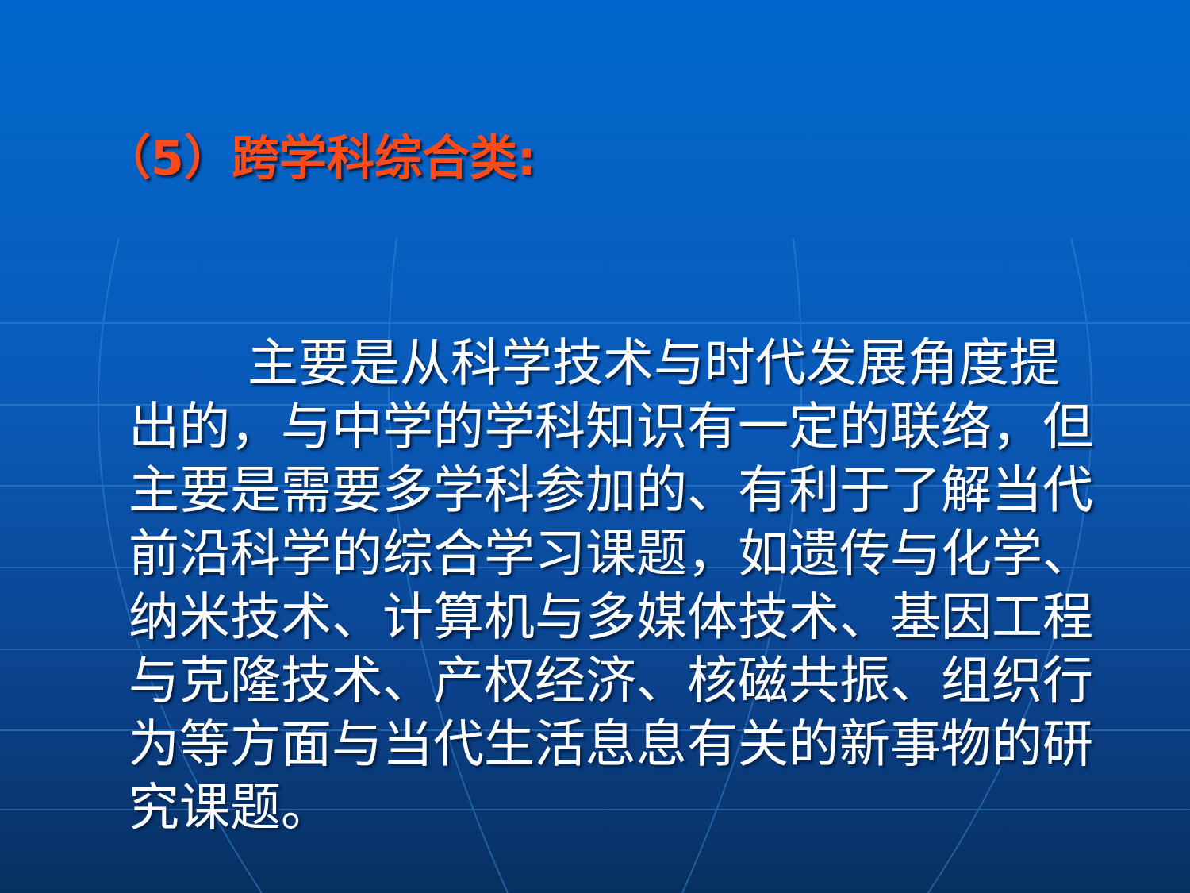（5）跨学科综合类:
主要是从科学技术与时代发展角度提出的，与中学的学科知识有一定的联络，但主要是需要多学科参加的、有利于了解当代前沿科学的综合学习课题，如遗传与化学、纳米技术、计算机与多媒体技术、基因工程与克隆技术、产权经济、核磁共振、组织行为等方面与当代生活息息有关的新事物的研究课题。